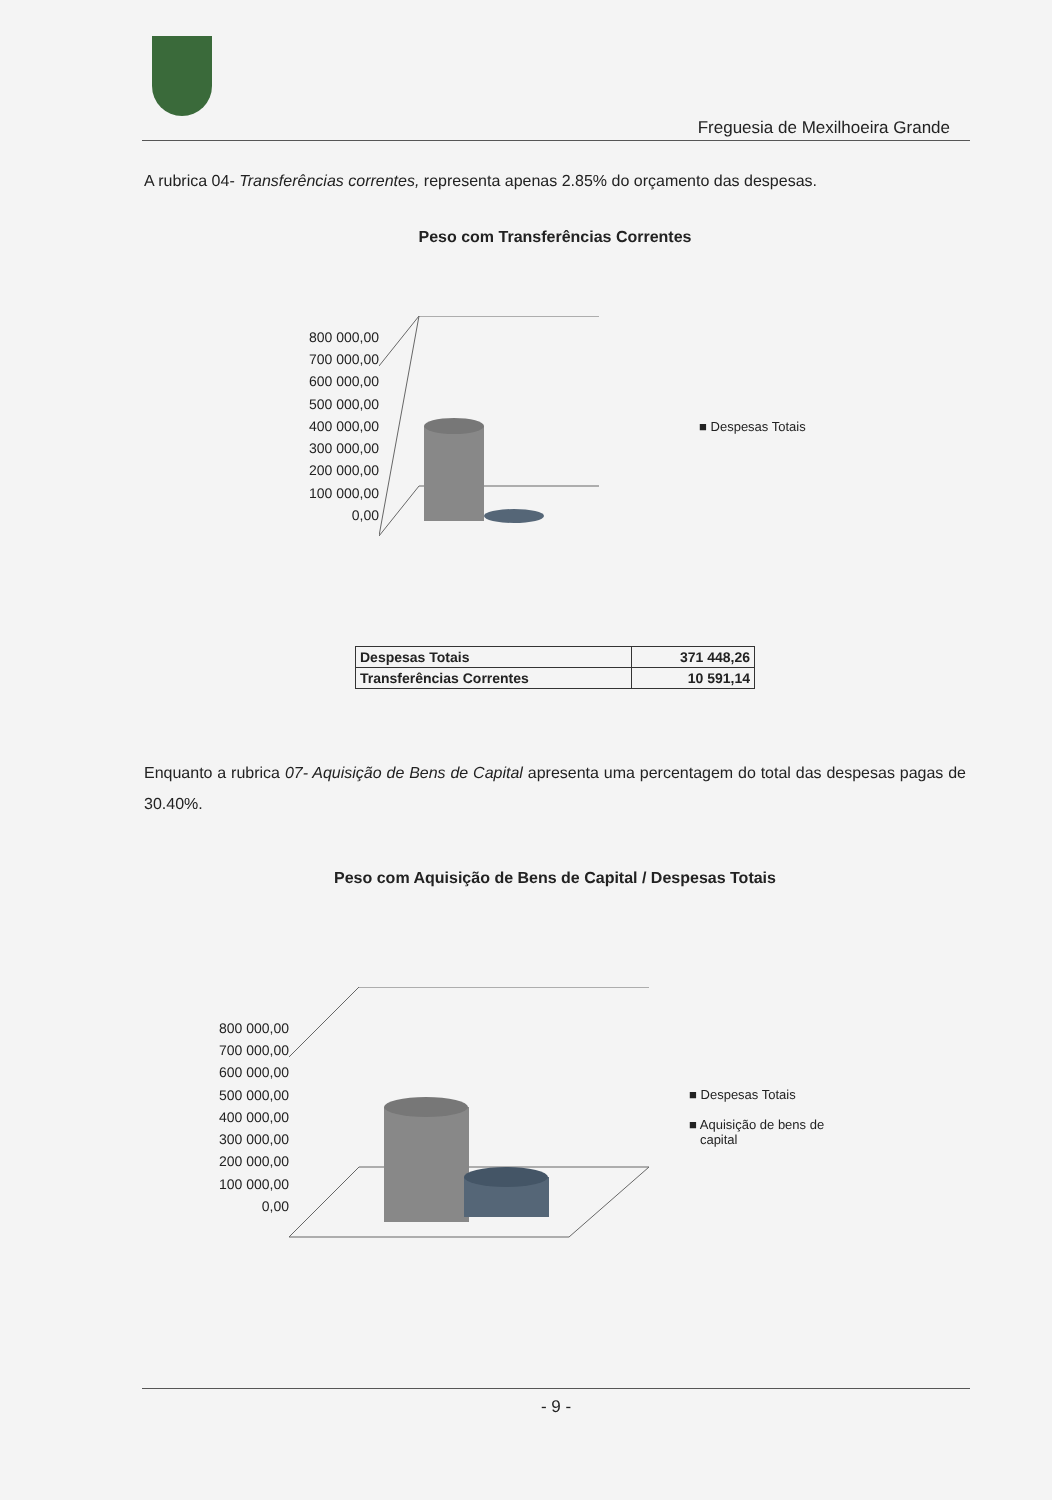Freguesia de Mexilhoeira Grande
A rubrica 04- Transferências correntes, representa apenas 2.85% do orçamento das despesas.
Peso com Transferências Correntes
800 000,00
700 000,00
600 000,00
500 000,00
400 000,00
300 000,00
200 000,00
100 000,00
0,00
■ Despesas Totais
| Despesas Totais | 371 448,26 |
| Transferências Correntes | 10 591,14 |
Enquanto a rubrica 07- Aquisição de Bens de Capital apresenta uma percentagem do total das despesas pagas de 30.40%.
Peso com Aquisição de Bens de Capital / Despesas Totais
800 000,00
700 000,00
600 000,00
500 000,00
400 000,00
300 000,00
200 000,00
100 000,00
0,00
■ Despesas Totais
■ Aquisição de bens de
capital
- 9 -